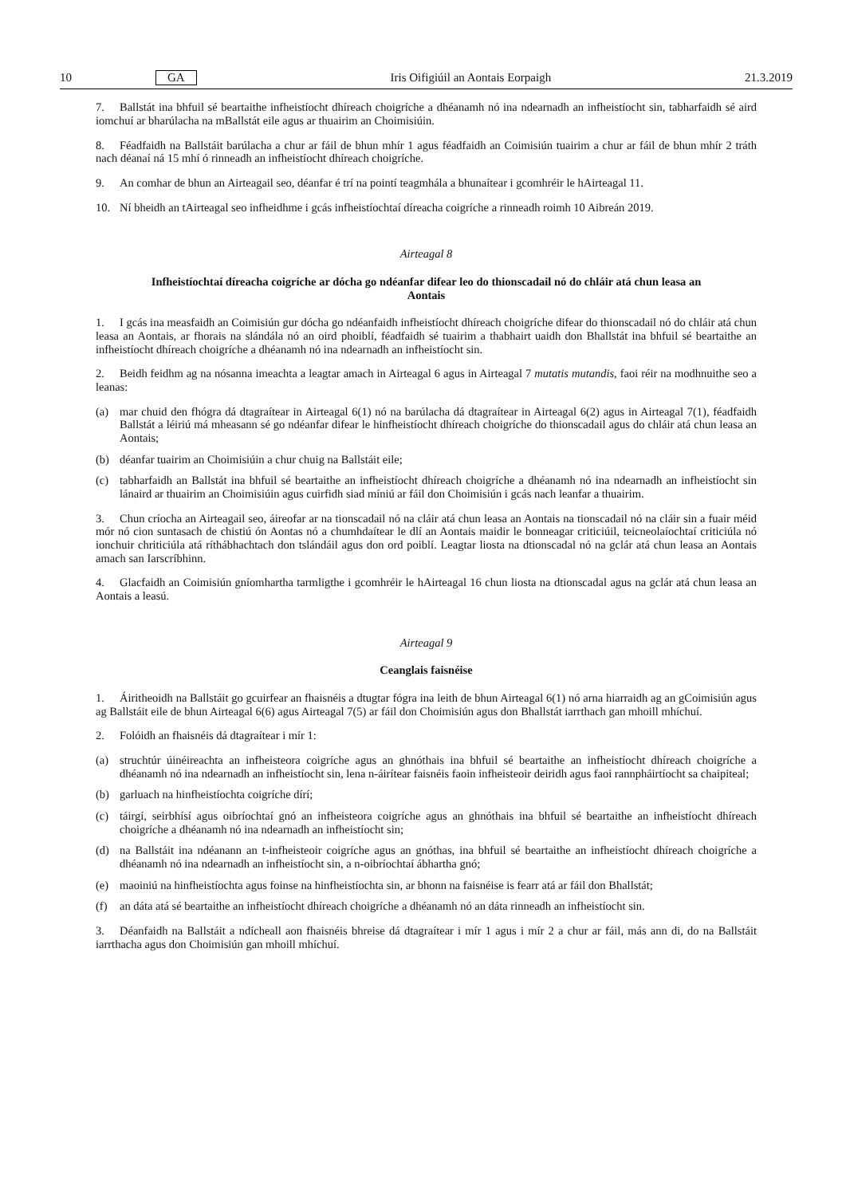10 GA Iris Oifigiúil an Aontais Eorpaigh 21.3.2019
7. Ballstát ina bhfuil sé beartaithe infheistíocht dhíreach choigríche a dhéanamh nó ina ndearnadh an infheistíocht sin, tabharfaidh sé aird iomchuí ar bharúlacha na mBallstát eile agus ar thuairim an Choimisiúin.
8. Féadfaidh na Ballstáit barúlacha a chur ar fáil de bhun mhír 1 agus féadfaidh an Coimisiún tuairim a chur ar fáil de bhun mhír 2 tráth nach déanaí ná 15 mhí ó rinneadh an infheistíocht dhíreach choigríche.
9. An comhar de bhun an Airteagail seo, déanfar é trí na pointí teagmhála a bhunaítear i gcomhréir le hAirteagal 11.
10. Ní bheidh an tAirteagal seo infheidhme i gcás infheistíochtaí díreacha coigríche a rinneadh roimh 10 Aibreán 2019.
Airteagal 8
Infheistíochtaí díreacha coigríche ar dócha go ndéanfar difear leo do thionscadail nó do chláir atá chun leasa an Aontais
1. I gcás ina measfaidh an Coimisiún gur dócha go ndéanfaidh infheistíocht dhíreach choigríche difear do thionscadail nó do chláir atá chun leasa an Aontais, ar fhorais na slándála nó an oird phoiblí, féadfaidh sé tuairim a thabhairt uaidh don Bhallstát ina bhfuil sé beartaithe an infheistíocht dhíreach choigríche a dhéanamh nó ina ndearnadh an infheistíocht sin.
2. Beidh feidhm ag na nósanna imeachta a leagtar amach in Airteagal 6 agus in Airteagal 7 mutatis mutandis, faoi réir na modhnuithe seo a leanas:
(a) mar chuid den fhógra dá dtagraítear in Airteagal 6(1) nó na barúlacha dá dtagraítear in Airteagal 6(2) agus in Airteagal 7(1), féadfaidh Ballstát a léiriú má mheasann sé go ndéanfar difear le hinfheistíocht dhíreach choigríche do thionscadail agus do chláir atá chun leasa an Aontais;
(b) déanfar tuairim an Choimisiúin a chur chuig na Ballstáit eile;
(c) tabharfaidh an Ballstát ina bhfuil sé beartaithe an infheistíocht dhíreach choigríche a dhéanamh nó ina ndearnadh an infheistíocht sin lánaird ar thuairim an Choimisiúin agus cuirfidh siad míniú ar fáil don Choimisiún i gcás nach leanfar a thuairim.
3. Chun críocha an Airteagail seo, áireofar ar na tionscadail nó na cláir atá chun leasa an Aontais na tionscadail nó na cláir sin a fuair méid mór nó cion suntasach de chistiú ón Aontas nó a chumhdaítear le dlí an Aontais maidir le bonneagar criticiúil, teicneolaíochtaí criticiúla nó ionchuir chriticiúla atá ríthábhachtach don tslándáil agus don ord poiblí. Leagtar liosta na dtionscadal nó na gclár atá chun leasa an Aontais amach san Iarscríbhinn.
4. Glacfaidh an Coimisiún gníomhartha tarmligthe i gcomhréir le hAirteagal 16 chun liosta na dtionscadal agus na gclár atá chun leasa an Aontais a leasú.
Airteagal 9
Ceanglais faisnéise
1. Áiritheoidh na Ballstáit go gcuirfear an fhaisnéis a dtugtar fógra ina leith de bhun Airteagal 6(1) nó arna hiarraidh ag an gCoimisiún agus ag Ballstáit eile de bhun Airteagal 6(6) agus Airteagal 7(5) ar fáil don Choimisiún agus don Bhallstát iarrthach gan mhoill mhíchuí.
2. Folóidh an fhaisnéis dá dtagraítear i mír 1:
(a) struchtúr úinéireachta an infheisteora coigríche agus an ghnóthais ina bhfuil sé beartaithe an infheistíocht dhíreach choigríche a dhéanamh nó ina ndearnadh an infheistíocht sin, lena n-áirítear faisnéis faoin infheisteoir deiridh agus faoi rannpháirtíocht sa chaipiteal;
(b) garluach na hinfheistíochta coigríche dírí;
(c) táirgí, seirbhísí agus oibríochtaí gnó an infheisteora coigríche agus an ghnóthais ina bhfuil sé beartaithe an infheistíocht dhíreach choigríche a dhéanamh nó ina ndearnadh an infheistíocht sin;
(d) na Ballstáit ina ndéanann an t-infheisteoir coigríche agus an gnóthas, ina bhfuil sé beartaithe an infheistíocht dhíreach choigríche a dhéanamh nó ina ndearnadh an infheistíocht sin, a n-oibríochtaí ábhartha gnó;
(e) maoiniú na hinfheistíochta agus foinse na hinfheistíochta sin, ar bhonn na faisnéise is fearr atá ar fáil don Bhallstát;
(f) an dáta atá sé beartaithe an infheistíocht dhíreach choigríche a dhéanamh nó an dáta rinneadh an infheistíocht sin.
3. Déanfaidh na Ballstáit a ndícheall aon fhaisnéis bhreise dá dtagraítear i mír 1 agus i mír 2 a chur ar fáil, más ann di, do na Ballstáit iarrthacha agus don Choimisiún gan mhoill mhíchuí.